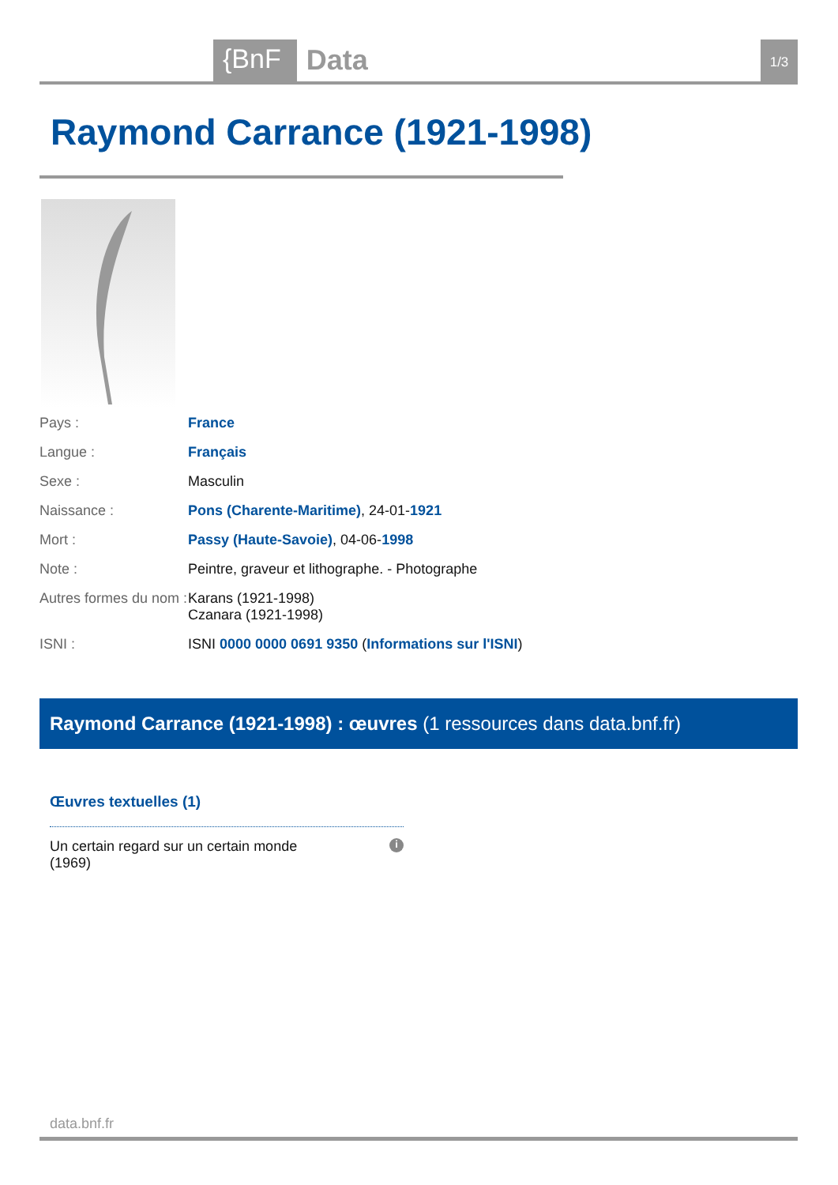{BnF Data 1/3
Raymond Carrance (1921-1998)
| Pays : | France |
| Langue : | Français |
| Sexe : | Masculin |
| Naissance : | Pons (Charente-Maritime) , 24-01- 1921 |
| Mort : | Passy (Haute-Savoie) , 04-06- 1998 |
| Note : | Peintre, graveur et lithographe. - Photographe |
| Autres formes du nom : | Karans (1921-1998) Czanara (1921-1998) |
| ISNI : | ISNI 0000 0000 0691 9350 ( Informations sur l'ISNI ) |
Raymond Carrance (1921-1998) : œuvres (1 ressources dans data.bnf.fr)
Œuvres textuelles (1)
Un certain regard sur un certain monde
(1969) i
data.bnf.fr